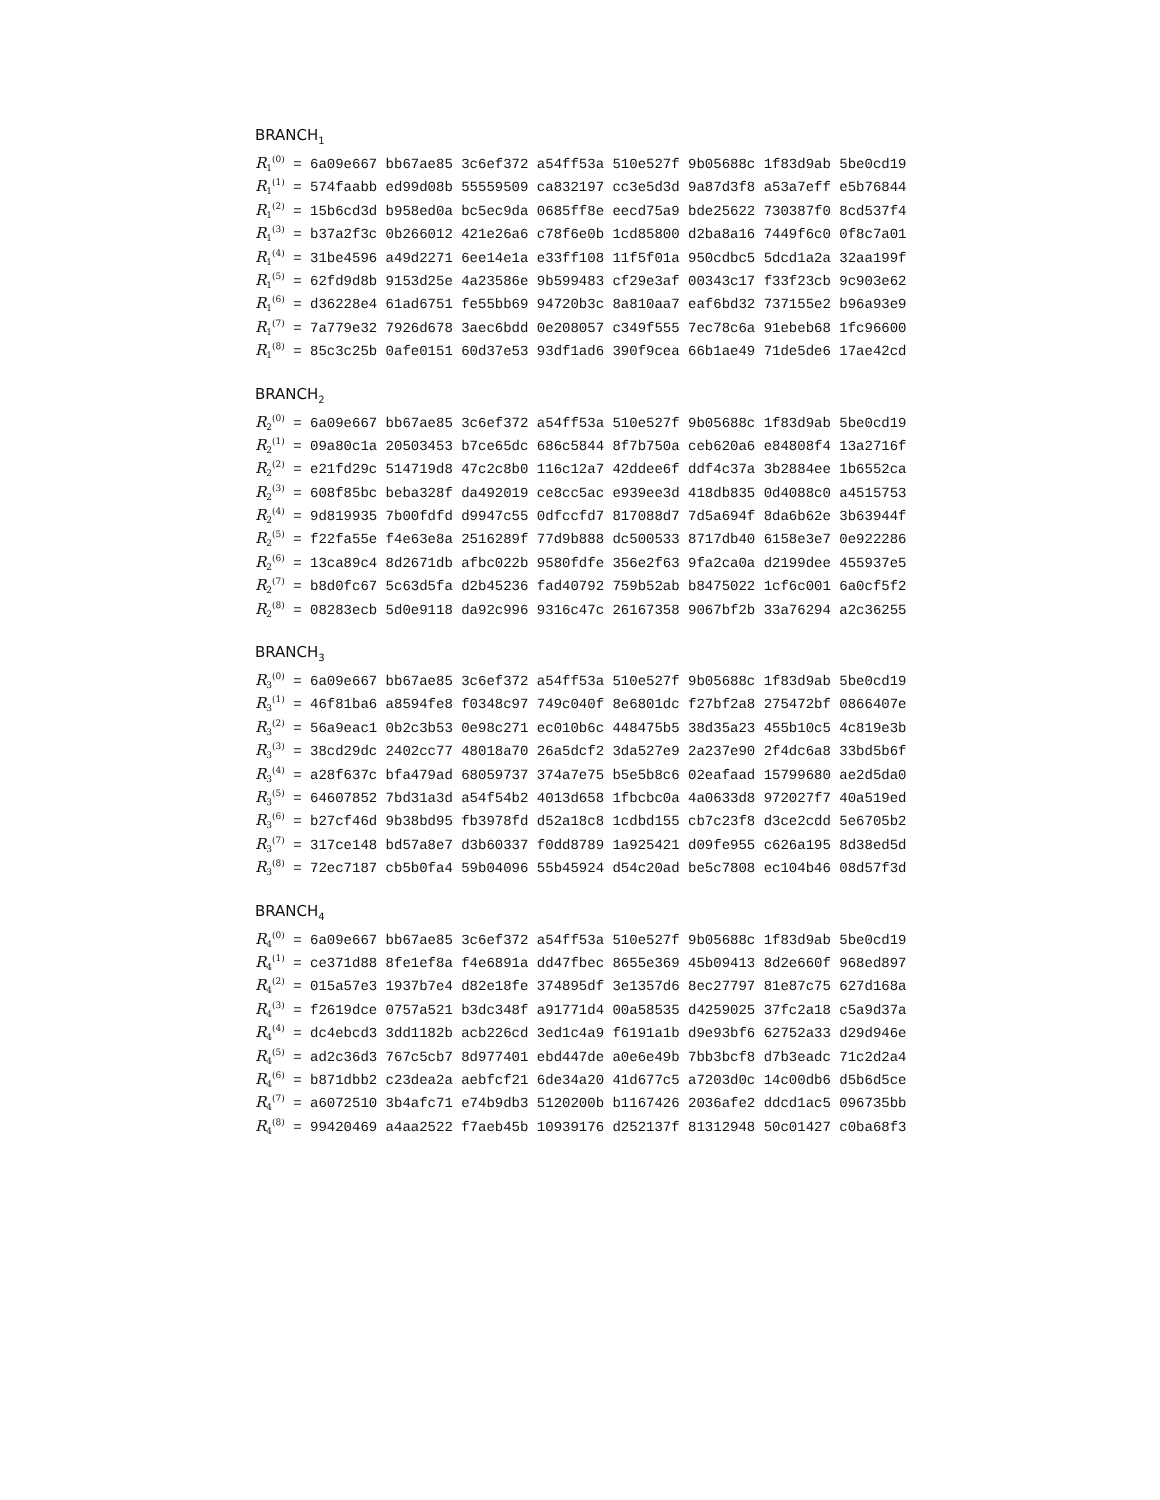BRANCH<sub>1</sub>
R<sub>1</sub><sup>(0)</sup> = 6a09e667 bb67ae85 3c6ef372 a54ff53a 510e527f 9b05688c 1f83d9ab 5be0cd19
R<sub>1</sub><sup>(1)</sup> = 574faabb ed99d08b 55559509 ca832197 cc3e5d3d 9a87d3f8 a53a7eff e5b76844
R<sub>1</sub><sup>(2)</sup> = 15b6cd3d b958ed0a bc5ec9da 0685ff8e eecd75a9 bde25622 730387f0 8cd537f4
R<sub>1</sub><sup>(3)</sup> = b37a2f3c 0b266012 421e26a6 c78f6e0b 1cd85800 d2ba8a16 7449f6c0 0f8c7a01
R<sub>1</sub><sup>(4)</sup> = 31be4596 a49d2271 6ee14e1a e33ff108 11f5f01a 950cdbc5 5dcd1a2a 32aa199f
R<sub>1</sub><sup>(5)</sup> = 62fd9d8b 9153d25e 4a23586e 9b599483 cf29e3af 00343c17 f33f23cb 9c903e62
R<sub>1</sub><sup>(6)</sup> = d36228e4 61ad6751 fe55bb69 94720b3c 8a810aa7 eaf6bd32 737155e2 b96a93e9
R<sub>1</sub><sup>(7)</sup> = 7a779e32 7926d678 3aec6bdd 0e208057 c349f555 7ec78c6a 91ebeb68 1fc96600
R<sub>1</sub><sup>(8)</sup> = 85c3c25b 0afe0151 60d37e53 93df1ad6 390f9cea 66b1ae49 71de5de6 17ae42cd
BRANCH<sub>2</sub>
R<sub>2</sub><sup>(0)</sup> = 6a09e667 bb67ae85 3c6ef372 a54ff53a 510e527f 9b05688c 1f83d9ab 5be0cd19
R<sub>2</sub><sup>(1)</sup> = 09a80c1a 20503453 b7ce65dc 686c5844 8f7b750a ceb620a6 e84808f4 13a2716f
R<sub>2</sub><sup>(2)</sup> = e21fd29c 514719d8 47c2c8b0 116c12a7 42ddee6f ddf4c37a 3b2884ee 1b6552ca
R<sub>2</sub><sup>(3)</sup> = 608f85bc beba328f da492019 ce8cc5ac e939ee3d 418db835 0d4088c0 a4515753
R<sub>2</sub><sup>(4)</sup> = 9d819935 7b00fdfd d9947c55 0dfccfd7 817088d7 7d5a694f 8da6b62e 3b63944f
R<sub>2</sub><sup>(5)</sup> = f22fa55e f4e63e8a 2516289f 77d9b888 dc500533 8717db40 6158e3e7 0e922286
R<sub>2</sub><sup>(6)</sup> = 13ca89c4 8d2671db afbc022b 9580fdfe 356e2f63 9fa2ca0a d2199dee 455937e5
R<sub>2</sub><sup>(7)</sup> = b8d0fc67 5c63d5fa d2b45236 fad40792 759b52ab b8475022 1cf6c001 6a0cf5f2
R<sub>2</sub><sup>(8)</sup> = 08283ecb 5d0e9118 da92c996 9316c47c 26167358 9067bf2b 33a76294 a2c36255
BRANCH<sub>3</sub>
R<sub>3</sub><sup>(0)</sup> = 6a09e667 bb67ae85 3c6ef372 a54ff53a 510e527f 9b05688c 1f83d9ab 5be0cd19
R<sub>3</sub><sup>(1)</sup> = 46f81ba6 a8594fe8 f0348c97 749c040f 8e6801dc f27bf2a8 275472bf 0866407e
R<sub>3</sub><sup>(2)</sup> = 56a9eac1 0b2c3b53 0e98c271 ec010b6c 448475b5 38d35a23 455b10c5 4c819e3b
R<sub>3</sub><sup>(3)</sup> = 38cd29dc 2402cc77 48018a70 26a5dcf2 3da527e9 2a237e90 2f4dc6a8 33bd5b6f
R<sub>3</sub><sup>(4)</sup> = a28f637c bfa479ad 68059737 374a7e75 b5e5b8c6 02eafaad 15799680 ae2d5da0
R<sub>3</sub><sup>(5)</sup> = 64607852 7bd31a3d a54f54b2 4013d658 1fbcbc0a 4a0633d8 972027f7 40a519ed
R<sub>3</sub><sup>(6)</sup> = b27cf46d 9b38bd95 fb3978fd d52a18c8 1cdbd155 cb7c23f8 d3ce2cdd 5e6705b2
R<sub>3</sub><sup>(7)</sup> = 317ce148 bd57a8e7 d3b60337 f0dd8789 1a925421 d09fe955 c626a195 8d38ed5d
R<sub>3</sub><sup>(8)</sup> = 72ec7187 cb5b0fa4 59b04096 55b45924 d54c20ad be5c7808 ec104b46 08d57f3d
BRANCH<sub>4</sub>
R<sub>4</sub><sup>(0)</sup> = 6a09e667 bb67ae85 3c6ef372 a54ff53a 510e527f 9b05688c 1f83d9ab 5be0cd19
R<sub>4</sub><sup>(1)</sup> = ce371d88 8fe1ef8a f4e6891a dd47fbec 8655e369 45b09413 8d2e660f 968ed897
R<sub>4</sub><sup>(2)</sup> = 015a57e3 1937b7e4 d82e18fe 374895df 3e1357d6 8ec27797 81e87c75 627d168a
R<sub>4</sub><sup>(3)</sup> = f2619dce 0757a521 b3dc348f a91771d4 00a58535 d4259025 37fc2a18 c5a9d37a
R<sub>4</sub><sup>(4)</sup> = dc4ebcd3 3dd1182b acb226cd 3ed1c4a9 f6191a1b d9e93bf6 62752a33 d29d946e
R<sub>4</sub><sup>(5)</sup> = ad2c36d3 767c5cb7 8d977401 ebd447de a0e6e49b 7bb3bcf8 d7b3eadc 71c2d2a4
R<sub>4</sub><sup>(6)</sup> = b871dbb2 c23dea2a aebfcf21 6de34a20 41d677c5 a7203d0c 14c00db6 d5b6d5ce
R<sub>4</sub><sup>(7)</sup> = a6072510 3b4afc71 e74b9db3 5120200b b1167426 2036afe2 ddcd1ac5 096735bb
R<sub>4</sub><sup>(8)</sup> = 99420469 a4aa2522 f7aeb45b 10939176 d252137f 81312948 50c01427 c0ba68f3